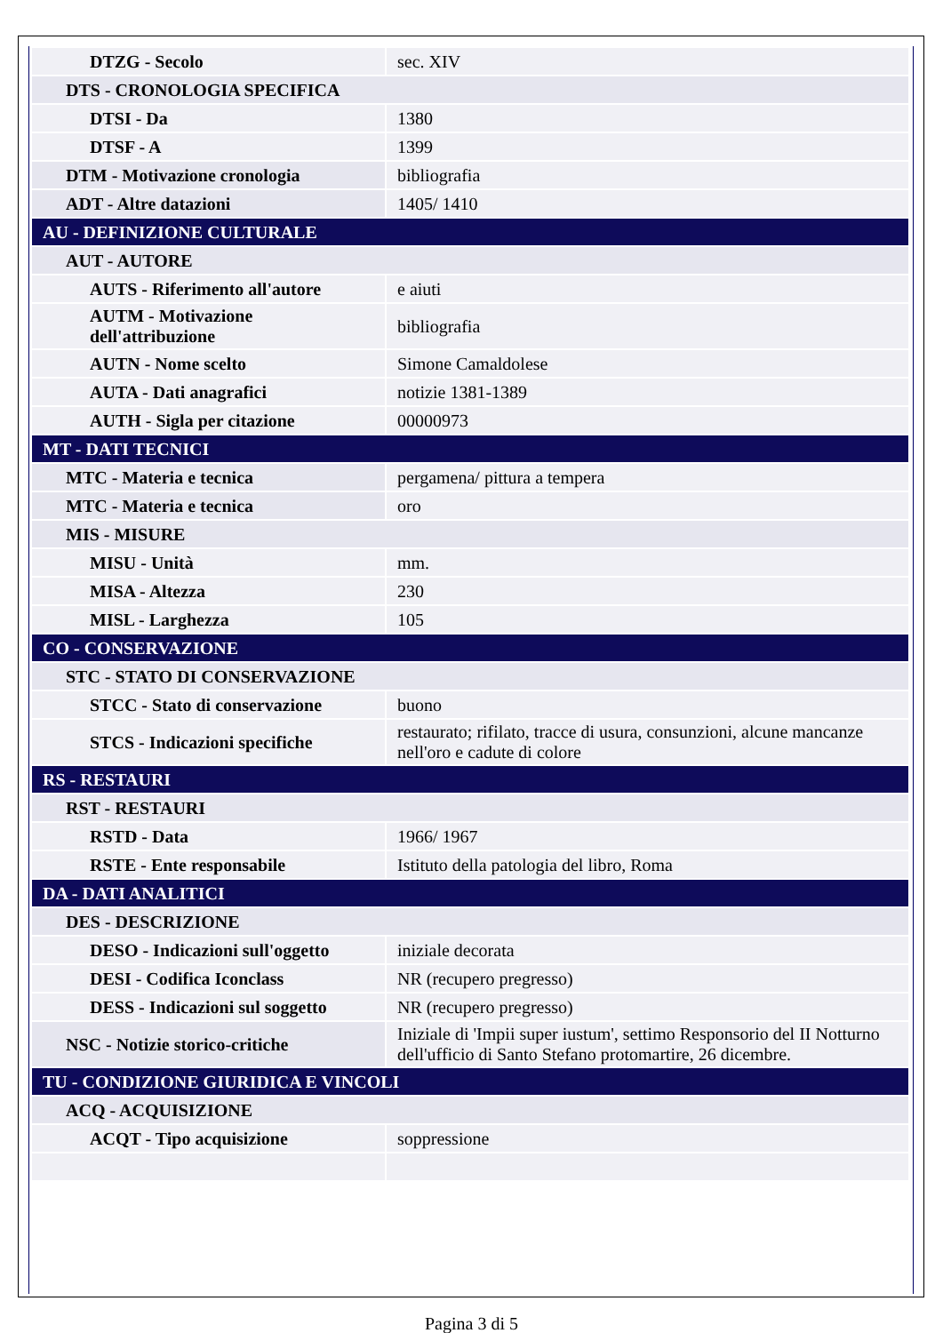| DTZG - Secolo | sec. XIV |
| DTS - CRONOLOGIA SPECIFICA | |
| DTSI - Da | 1380 |
| DTSF - A | 1399 |
| DTM - Motivazione cronologia | bibliografia |
| ADT - Altre datazioni | 1405/ 1410 |
| AU - DEFINIZIONE CULTURALE | |
| AUT - AUTORE | |
| AUTS - Riferimento all'autore | e aiuti |
| AUTM - Motivazione dell'attribuzione | bibliografia |
| AUTN - Nome scelto | Simone Camaldolese |
| AUTA - Dati anagrafici | notizie 1381-1389 |
| AUTH - Sigla per citazione | 00000973 |
| MT - DATI TECNICI | |
| MTC - Materia e tecnica | pergamena/ pittura a tempera |
| MTC - Materia e tecnica | oro |
| MIS - MISURE | |
| MISU - Unità | mm. |
| MISA - Altezza | 230 |
| MISL - Larghezza | 105 |
| CO - CONSERVAZIONE | |
| STC - STATO DI CONSERVAZIONE | |
| STCC - Stato di conservazione | buono |
| STCS - Indicazioni specifiche | restaurato; rifilato, tracce di usura, consunzioni, alcune mancanze nell'oro e cadute di colore |
| RS - RESTAURI | |
| RST - RESTAURI | |
| RSTD - Data | 1966/ 1967 |
| RSTE - Ente responsabile | Istituto della patologia del libro, Roma |
| DA - DATI ANALITICI | |
| DES - DESCRIZIONE | |
| DESO - Indicazioni sull'oggetto | iniziale decorata |
| DESI - Codifica Iconclass | NR (recupero pregresso) |
| DESS - Indicazioni sul soggetto | NR (recupero pregresso) |
| NSC - Notizie storico-critiche | Iniziale di 'Impii super iustum', settimo Responsorio del II Notturno dell'ufficio di Santo Stefano protomartire, 26 dicembre. |
| TU - CONDIZIONE GIURIDICA E VINCOLI | |
| ACQ - ACQUISIZIONE | |
| ACQT - Tipo acquisizione | soppressione |
Pagina 3 di 5